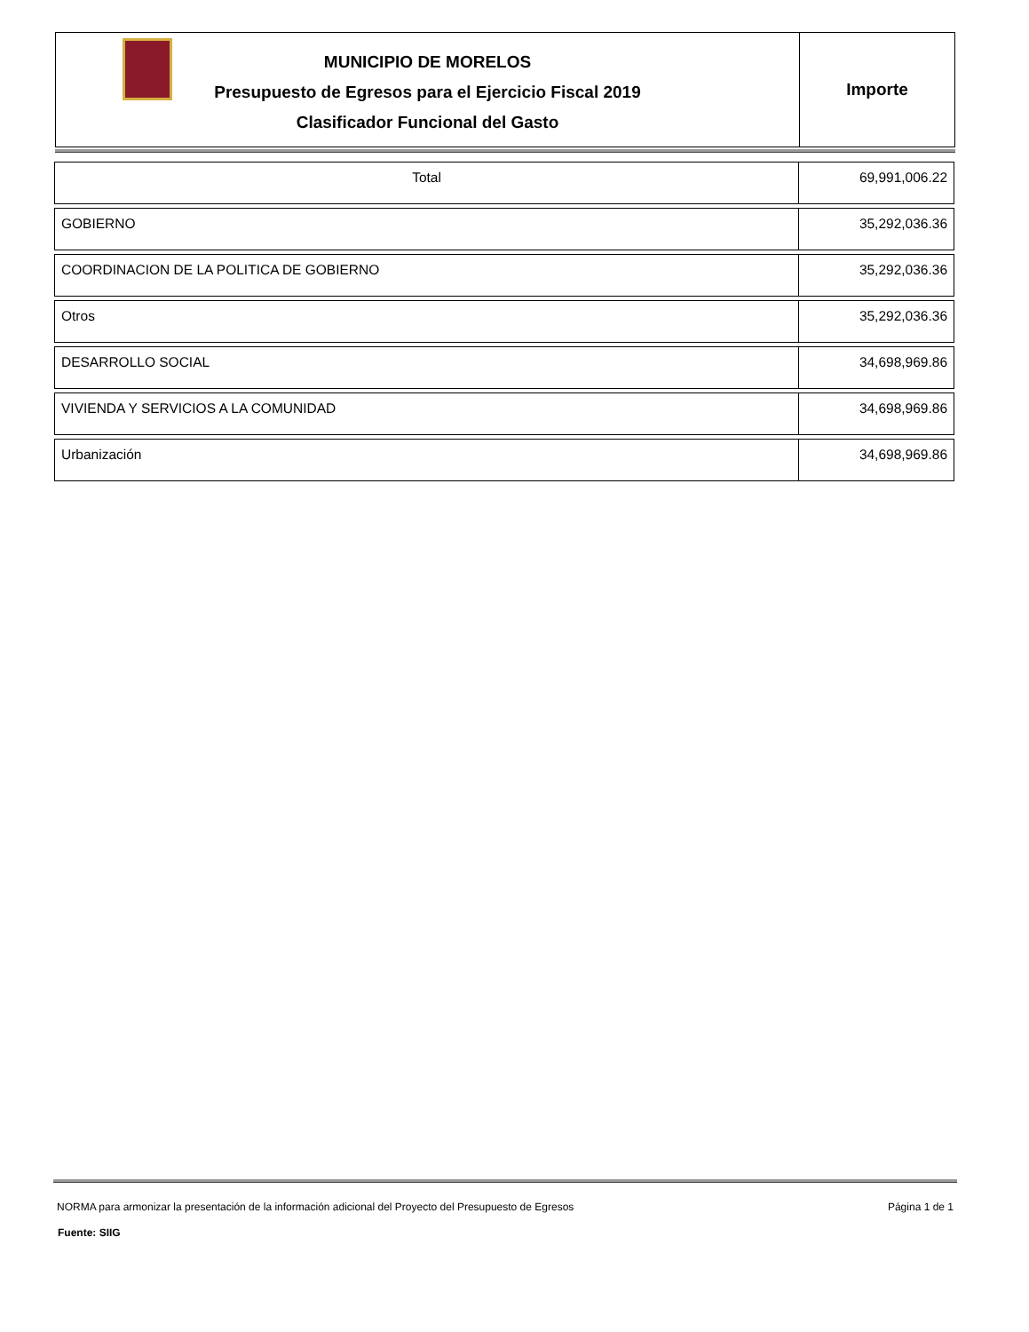MUNICIPIO DE MORELOS
Presupuesto de Egresos para el Ejercicio Fiscal 2019
Clasificador Funcional del Gasto
Importe
| Total | 69,991,006.22 |
| GOBIERNO | 35,292,036.36 |
| COORDINACION DE LA POLITICA DE GOBIERNO | 35,292,036.36 |
| Otros | 35,292,036.36 |
| DESARROLLO SOCIAL | 34,698,969.86 |
| VIVIENDA Y SERVICIOS A LA COMUNIDAD | 34,698,969.86 |
| Urbanización | 34,698,969.86 |
NORMA para armonizar la presentación de la información adicional del Proyecto del Presupuesto de Egresos Página 1 de 1
Fuente: SIIG